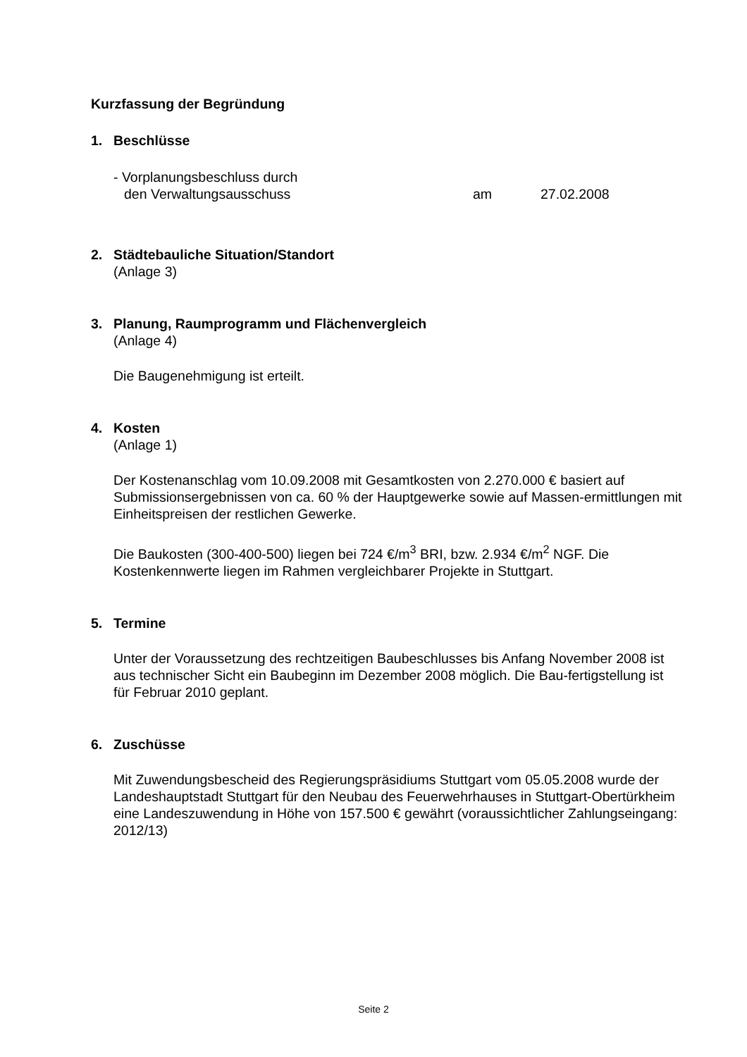Kurzfassung der Begründung
1. Beschlüsse
- Vorplanungsbeschluss durch
den Verwaltungsausschuss am 27.02.2008
2. Städtebauliche Situation/Standort
(Anlage 3)
3. Planung, Raumprogramm und Flächenvergleich
(Anlage 4)
Die Baugenehmigung ist erteilt.
4. Kosten
(Anlage 1)
Der Kostenanschlag vom 10.09.2008 mit Gesamtkosten von 2.270.000 € basiert auf Submissionsergebnissen von ca. 60 % der Hauptgewerke sowie auf Massen-ermittlungen mit Einheitspreisen der restlichen Gewerke.
Die Baukosten (300-400-500) liegen bei 724 €/m<sup>3</sup> BRI, bzw. 2.934 €/m<sup>2</sup> NGF. Die Kostenkennwerte liegen im Rahmen vergleichbarer Projekte in Stuttgart.
5. Termine
Unter der Voraussetzung des rechtzeitigen Baubeschlusses bis Anfang November 2008 ist aus technischer Sicht ein Baubeginn im Dezember 2008 möglich. Die Bau-fertigstellung ist für Februar 2010 geplant.
6. Zuschüsse
Mit Zuwendungsbescheid des Regierungspräsidiums Stuttgart vom 05.05.2008 wurde der Landeshauptstadt Stuttgart für den Neubau des Feuerwehrhauses in Stuttgart-Obertürkheim eine Landeszuwendung in Höhe von 157.500 € gewährt (voraussichtlicher Zahlungseingang: 2012/13)
Seite 2